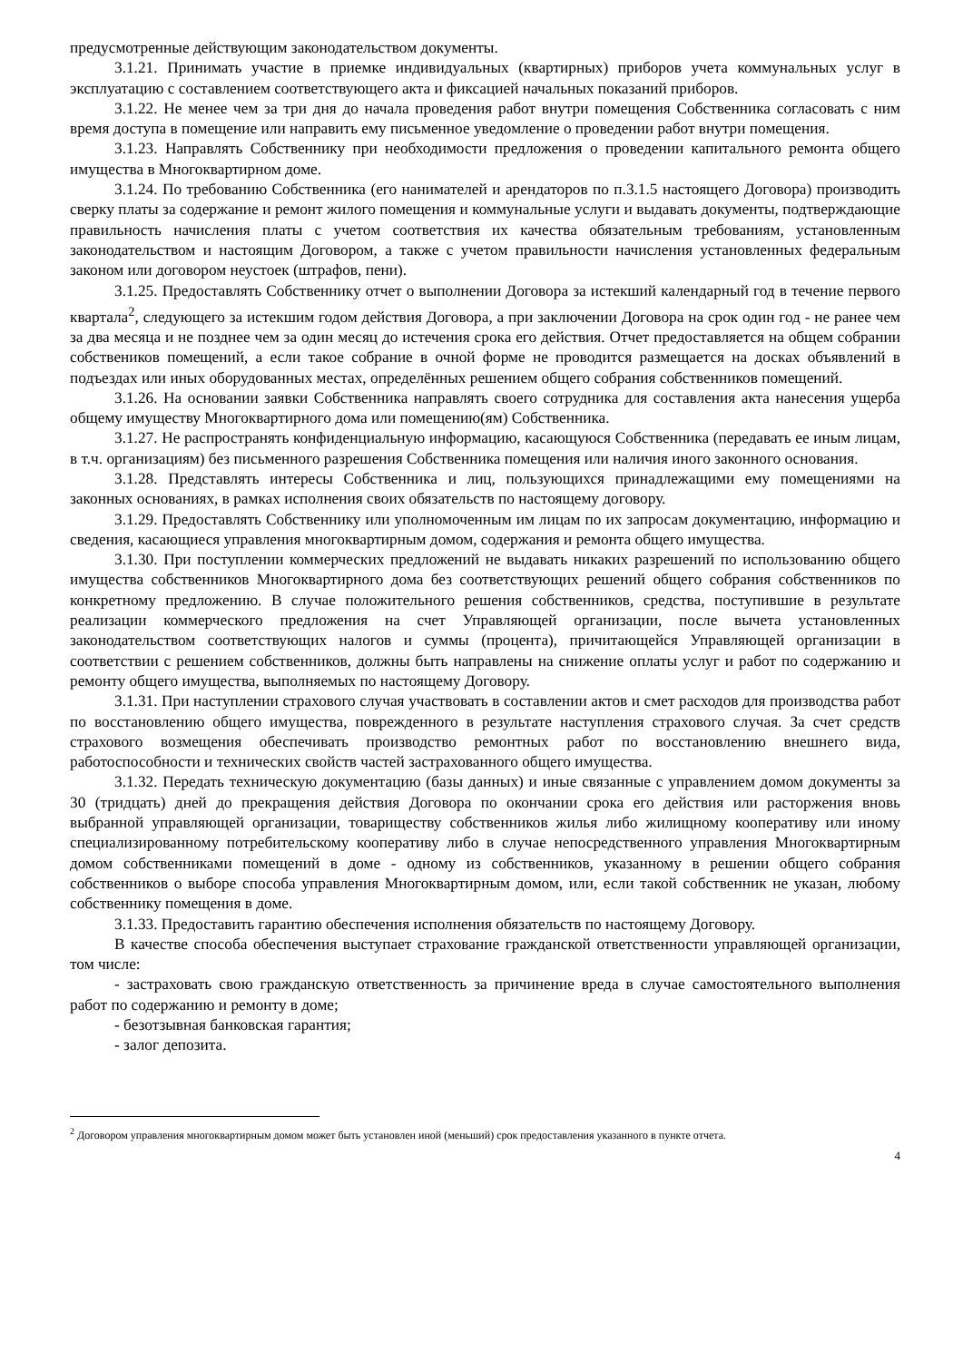предусмотренные действующим законодательством документы.
3.1.21. Принимать участие в приемке индивидуальных (квартирных) приборов учета коммунальных услуг в эксплуатацию с составлением соответствующего акта и фиксацией начальных показаний приборов.
3.1.22. Не менее чем за три дня до начала проведения работ внутри помещения Собственника согласовать с ним время доступа в помещение или направить ему письменное уведомление о проведении работ внутри помещения.
3.1.23. Направлять Собственнику при необходимости предложения о проведении капитального ремонта общего имущества в Многоквартирном доме.
3.1.24. По требованию Собственника (его нанимателей и арендаторов по п.3.1.5 настоящего Договора) производить сверку платы за содержание и ремонт жилого помещения и коммунальные услуги и выдавать документы, подтверждающие правильность начисления платы с учетом соответствия их качества обязательным требованиям, установленным законодательством и настоящим Договором, а также с учетом правильности начисления установленных федеральным законом или договором неустоек (штрафов, пени).
3.1.25. Предоставлять Собственнику отчет о выполнении Договора за истекший календарный год в течение первого квартала<sup>2</sup>, следующего за истекшим годом действия Договора, а при заключении Договора на срок один год - не ранее чем за два месяца и не позднее чем за один месяц до истечения срока его действия. Отчет предоставляется на общем собрании собствеников помещений, а если такое собрание в очной форме не проводится размещается на досках объявлений в подъездах или иных оборудованных местах, определённых решением общего собрания собственников помещений.
3.1.26. На основании заявки Собственника направлять своего сотрудника для составления акта нанесения ущерба общему имуществу Многоквартирного дома или помещению(ям) Собственника.
3.1.27. Не распространять конфиденциальную информацию, касающуюся Собственника (передавать ее иным лицам, в т.ч. организациям) без письменного разрешения Собственника помещения или наличия иного законного основания.
3.1.28. Представлять интересы Собственника и лиц, пользующихся принадлежащими ему помещениями на законных основаниях, в рамках исполнения своих обязательств по настоящему договору.
3.1.29. Предоставлять Собственнику или уполномоченным им лицам по их запросам документацию, информацию и сведения, касающиеся управления многоквартирным домом, содержания и ремонта общего имущества.
3.1.30. При поступлении коммерческих предложений не выдавать никаких разрешений по использованию общего имущества собственников Многоквартирного дома без соответствующих решений общего собрания собственников по конкретному предложению. В случае положительного решения собственников, средства, поступившие в результате реализации коммерческого предложения на счет Управляющей организации, после вычета установленных законодательством соответствующих налогов и суммы (процента), причитающейся Управляющей организации в соответствии с решением собственников, должны быть направлены на снижение оплаты услуг и работ по содержанию и ремонту общего имущества, выполняемых по настоящему Договору.
3.1.31. При наступлении страхового случая участвовать в составлении актов и смет расходов для производства работ по восстановлению общего имущества, поврежденного в результате наступления страхового случая. За счет средств страхового возмещения обеспечивать производство ремонтных работ по восстановлению внешнего вида, работоспособности и технических свойств частей застрахованного общего имущества.
3.1.32. Передать техническую документацию (базы данных) и иные связанные с управлением домом документы за 30 (тридцать) дней до прекращения действия Договора по окончании срока его действия или расторжения вновь выбранной управляющей организации, товариществу собственников жилья либо жилищному кооперативу или иному специализированному потребительскому кооперативу либо в случае непосредственного управления Многоквартирным домом собственниками помещений в доме - одному из собственников, указанному в решении общего собрания собственников о выборе способа управления Многоквартирным домом, или, если такой собственник не указан, любому собственнику помещения в доме.
3.1.33. Предоставить гарантию обеспечения исполнения обязательств по настоящему Договору.
В качестве способа обеспечения выступает страхование гражданской ответственности управляющей организации, том числе:
- застраховать свою гражданскую ответственность за причинение вреда в случае самостоятельного выполнения работ по содержанию и ремонту в доме;
- безотзывная банковская гарантия;
- залог депозита.
<sup>2</sup> Договором управления многоквартирным домом может быть установлен иной (меньший) срок предоставления указанного в пункте отчета.
4